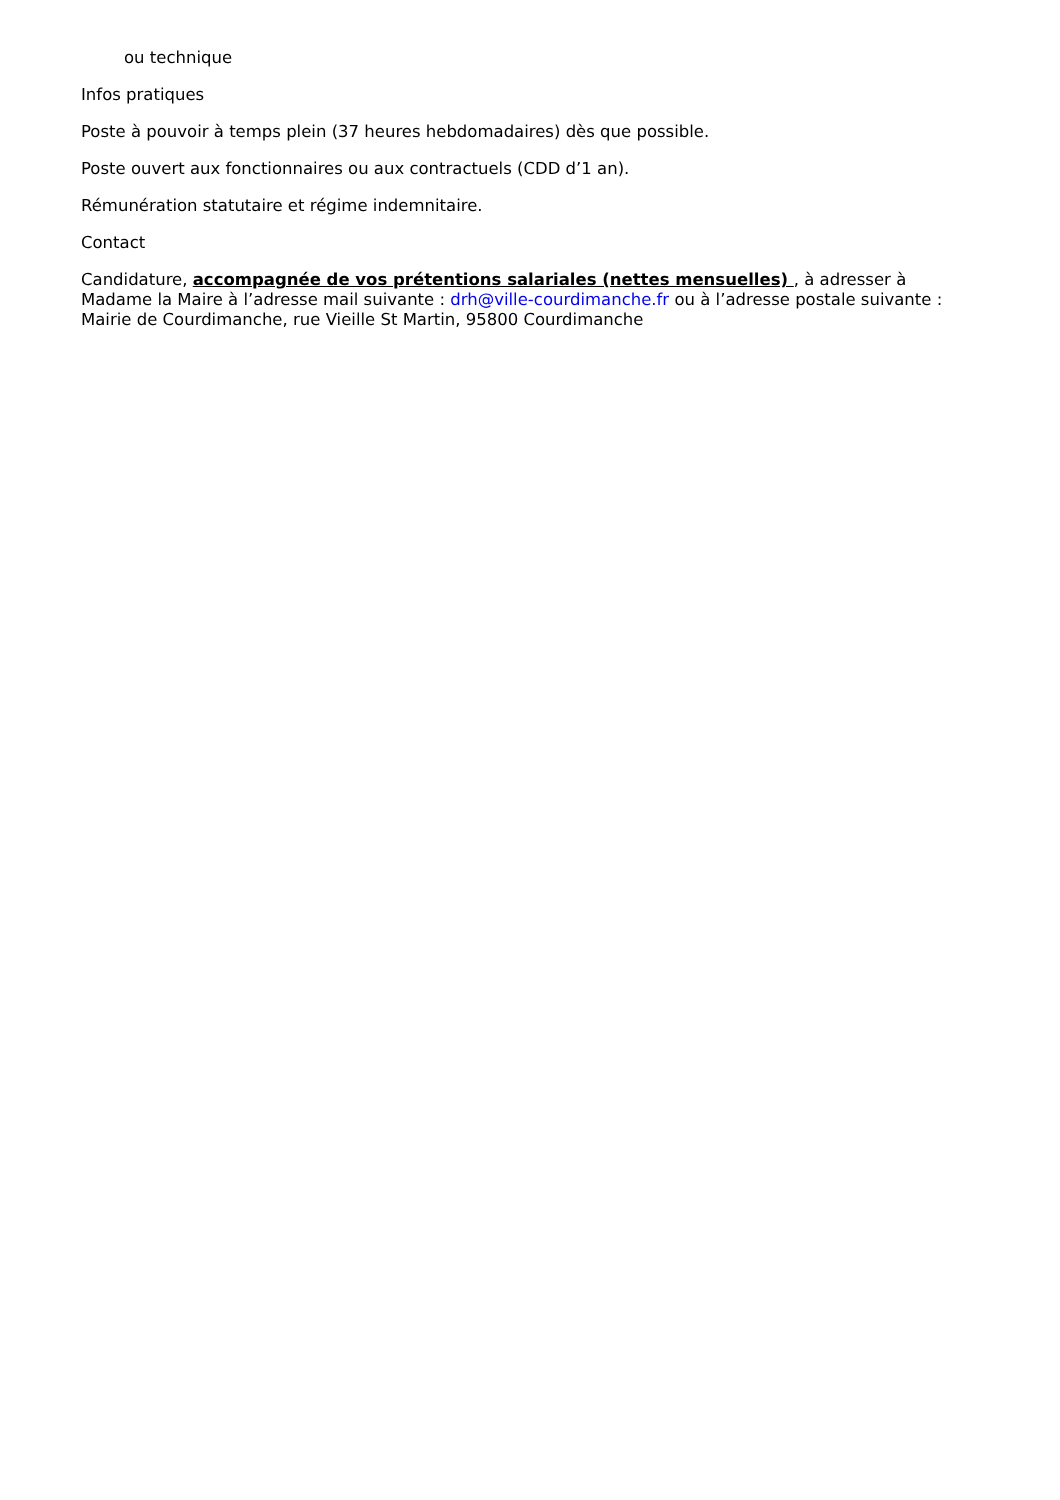ou technique
Infos pratiques
Poste à pouvoir à temps plein (37 heures hebdomadaires) dès que possible.
Poste ouvert aux fonctionnaires ou aux contractuels (CDD d’1 an).
Rémunération statutaire et régime indemnitaire.
Contact
Candidature, accompagnée de vos prétentions salariales (nettes mensuelles) , à adresser à Madame la Maire à l’adresse mail suivante : drh@ville-courdimanche.fr ou à l’adresse postale suivante : Mairie de Courdimanche, rue Vieille St Martin, 95800 Courdimanche